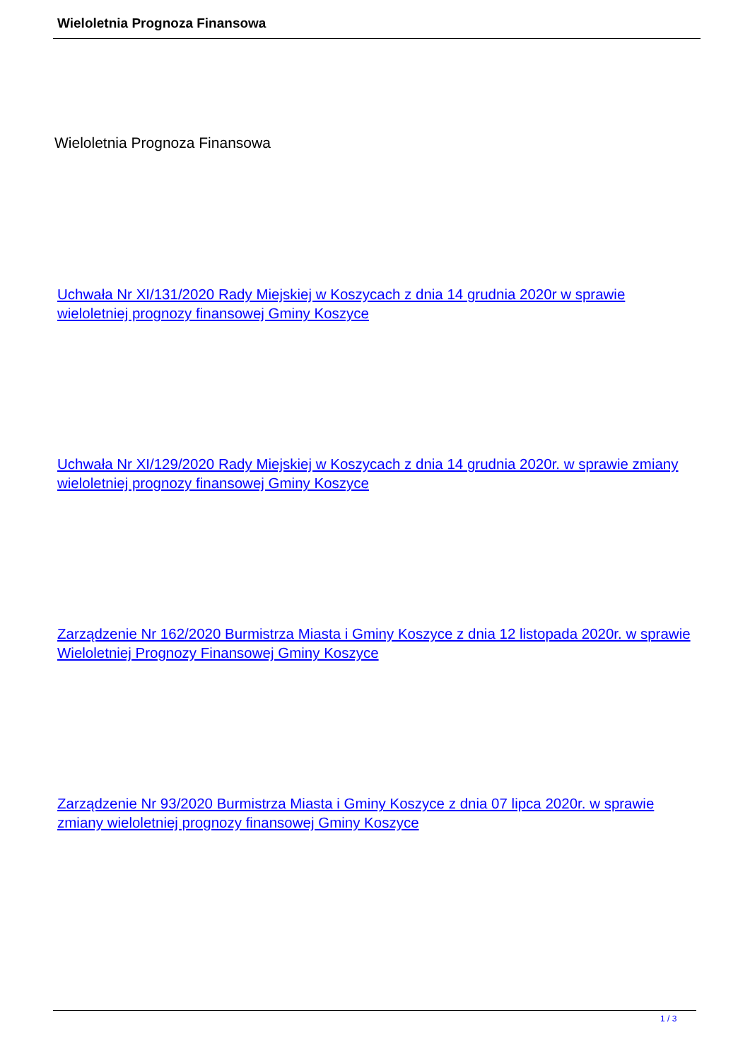Wieloletnia Prognoza Finansowa
Wieloletnia Prognoza Finansowa
Uchwała Nr XI/131/2020 Rady Miejskiej w Koszycach z dnia 14 grudnia 2020r w sprawie wieloletniej prognozy finansowej Gminy Koszyce
Uchwała Nr XI/129/2020 Rady Miejskiej w Koszycach z dnia 14 grudnia 2020r. w sprawie zmiany wieloletniej prognozy finansowej Gminy Koszyce
Zarządzenie Nr 162/2020 Burmistrza Miasta i Gminy Koszyce z dnia 12 listopada 2020r. w sprawie Wieloletniej Prognozy Finansowej Gminy Koszyce
Zarządzenie Nr 93/2020 Burmistrza Miasta i Gminy Koszyce z dnia 07 lipca 2020r. w sprawie zmiany wieloletniej prognozy finansowej Gminy Koszyce
1 / 3